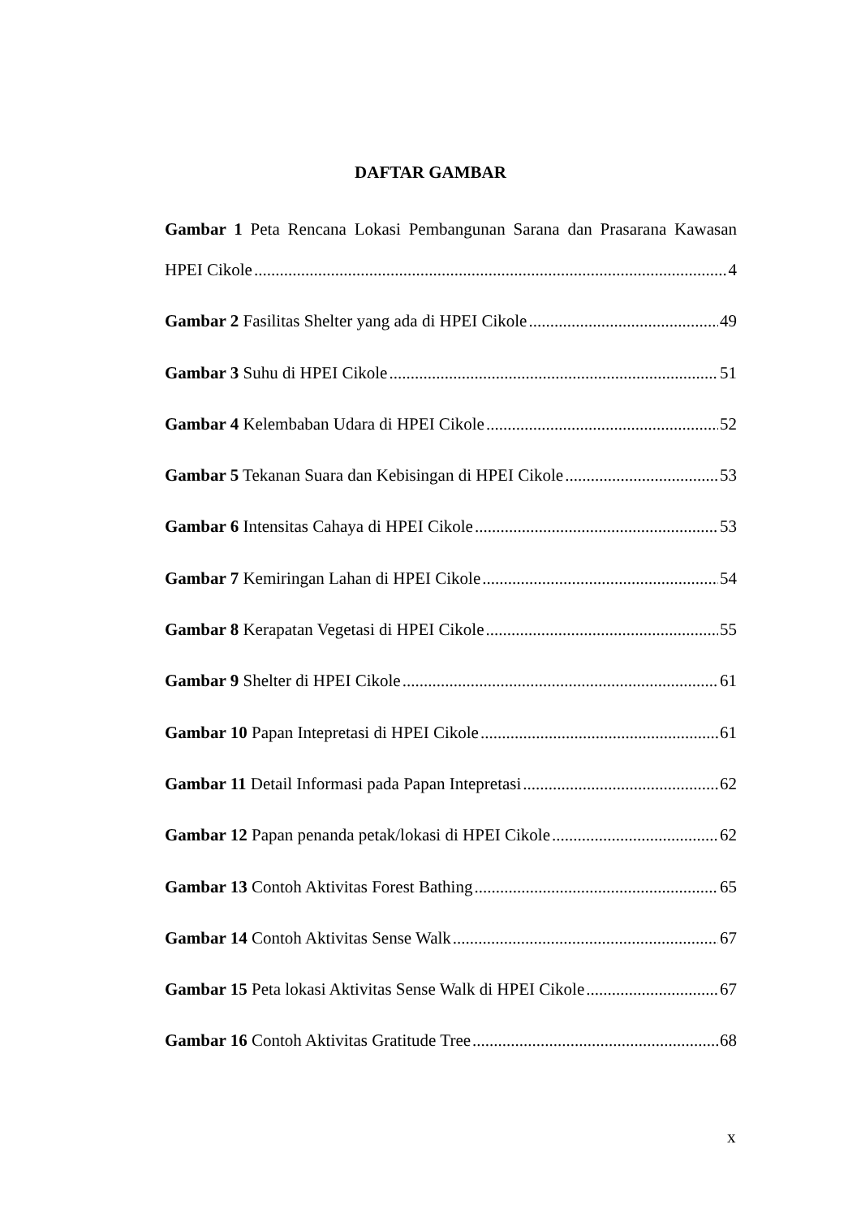DAFTAR GAMBAR
Gambar 1 Peta Rencana Lokasi Pembangunan Sarana dan Prasarana Kawasan
HPEI Cikole 4
Gambar 2 Fasilitas Shelter yang ada di HPEI Cikole 49
Gambar 3 Suhu di HPEI Cikole 51
Gambar 4 Kelembaban Udara di HPEI Cikole 52
Gambar 5 Tekanan Suara dan Kebisingan di HPEI Cikole 53
Gambar 6 Intensitas Cahaya di HPEI Cikole 53
Gambar 7 Kemiringan Lahan di HPEI Cikole 54
Gambar 8 Kerapatan Vegetasi di HPEI Cikole 55
Gambar 9 Shelter di HPEI Cikole 61
Gambar 10 Papan Intepretasi di HPEI Cikole 61
Gambar 11 Detail Informasi pada Papan Intepretasi 62
Gambar 12 Papan penanda petak/lokasi di HPEI Cikole 62
Gambar 13 Contoh Aktivitas Forest Bathing 65
Gambar 14 Contoh Aktivitas Sense Walk 67
Gambar 15 Peta lokasi Aktivitas Sense Walk di HPEI Cikole 67
Gambar 16 Contoh Aktivitas Gratitude Tree 68
x